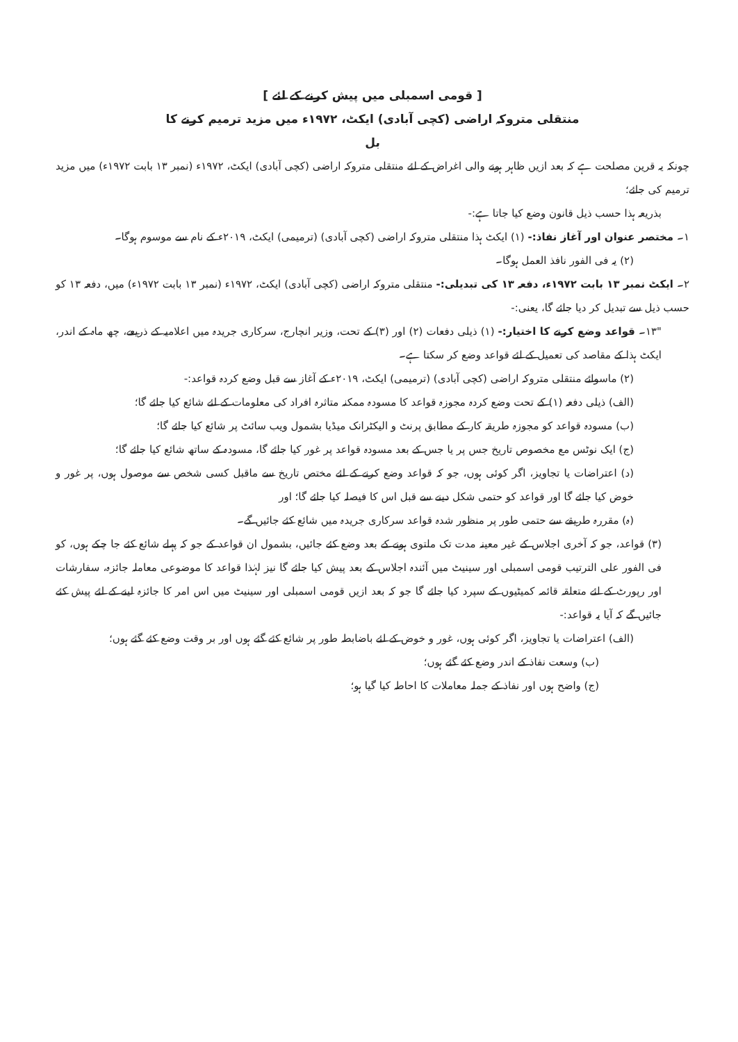[ قومی اسمبلی میں پیش کرنے کے لئے ]
منتقلی متروکہ اراضی (کچی آبادی) ایکٹ، ۱۹۷۲ء میں مزید ترمیم کرنے کا
بل
چونکہ یہ قرین مصلحت ہے کہ بعد ازیں ظاہر ہونے والی اغراض کے لئے منتقلی متروکہ اراضی (کچی آبادی) ایکٹ، ۱۹۷۲ء (نمبر ۱۳ بابت ۱۹۷۲ء) میں مزید ترمیم کی جائے؛
بذریعہ ہذا حسب ذیل قانون وضع کیا جاتا ہے:-
۱۔ مختصر عنوان اور آغاز نفاذ:- (۱) ایکٹ ہذا منتقلی متروکہ اراضی (کچی آبادی) (ترمیمی) ایکٹ، ۲۰۱۹ء کے نام سے موسوم ہوگا۔
(۲) یہ فی الفور نافذ العمل ہوگا۔
۲۔ ایکٹ نمبر ۱۳ بابت ۱۹۷۲ء، دفعہ ۱۳ کی تبدیلی:- منتقلی متروکہ اراضی (کچی آبادی) ایکٹ، ۱۹۷۲ء (نمبر ۱۳ بابت ۱۹۷۲ء) میں، دفعہ ۱۳ کو حسب ذیل سے تبدیل کر دیا جائے گا، یعنی:-
"۱۳۔ قواعد وضع کرنے کا اختیار:- (۱) ذیلی دفعات (۲) اور (۳) کے تحت، وزیر انچارج، سرکاری جریدہ میں اعلامیہ کے ذریعے، چھ ماہ کے اندر، ایکٹ ہذا کے مقاصد کی تعمیل کے لئے قواعد وضع کر سکتا ہے۔
(۲) ماسوائے منتقلی متروکہ اراضی (کچی آبادی) (ترمیمی) ایکٹ، ۲۰۱۹ء کے آغاز سے قبل وضع کردہ قواعد:-
(الف) ذیلی دفعہ (۱) کے تحت وضع کردہ مجوزہ قواعد کا مسودہ ممکنہ متاثرہ افراد کی معلومات کے لئے شائع کیا جائے گا؛
(ب) مسودہ قواعد کو مجوزہ طریقہ کار کے مطابق پرنٹ و الیکٹرانک میڈیا بشمول ویب سائٹ پر شائع کیا جائے گا؛
(ج) ایک نوٹس مع مخصوص تاریخ جس پر یا جس کے بعد مسودہ قواعد پر غور کیا جائے گا، مسودہ کے ساتھ شائع کیا جائے گا؛
(د) اعتراضات یا تجاویز، اگر کوئی ہوں، جو کہ قواعد وضع کرنے کے لئے مختص تاریخ سے ماقبل کسی شخص سے موصول ہوں، پر غور و خوض کیا جائے گا اور قواعد کو حتمی شکل دینے سے قبل اس کا فیصلہ کیا جائے گا؛ اور
(ہ) مقررہ طریقے سے حتمی طور پر منظور شدہ قواعد سرکاری جریدہ میں شائع کئے جائیں گے۔
(۳) قواعد، جو کہ آخری اجلاس کے غیر معینہ مدت تک ملتوی ہونے کے بعد وضع کئے جائیں، بشمول ان قواعد کے جو کہ پہلے شائع کئے جا چکے ہوں، کو فی الفور علی الترتیب قومی اسمبلی اور سینیٹ میں آئندہ اجلاس کے بعد پیش کیا جائے گا نیز لہٰذا قواعد کا موضوعی معاملہ جائزہ، سفارشات اور رپورٹ کے لئے متعلقہ قائمہ کمیٹیوں کے سپرد کیا جائے گا جو کہ بعد ازیں قومی اسمبلی اور سینیٹ میں اس امر کا جائزہ لینے کے لئے پیش کئے جائیں گے کہ آیا یہ قواعد:-
(الف) اعتراضات یا تجاویز، اگر کوئی ہوں، غور و خوض کے لئے باضابطہ طور پر شائع کئے گئے ہوں اور بر وقت وضع کئے گئے ہوں؛
(ب) وسعت نفاذ کے اندر وضع کئے گئے ہوں؛
(ج) واضح ہوں اور نفاذ کے جملہ معاملات کا احاطہ کیا گیا ہو؛